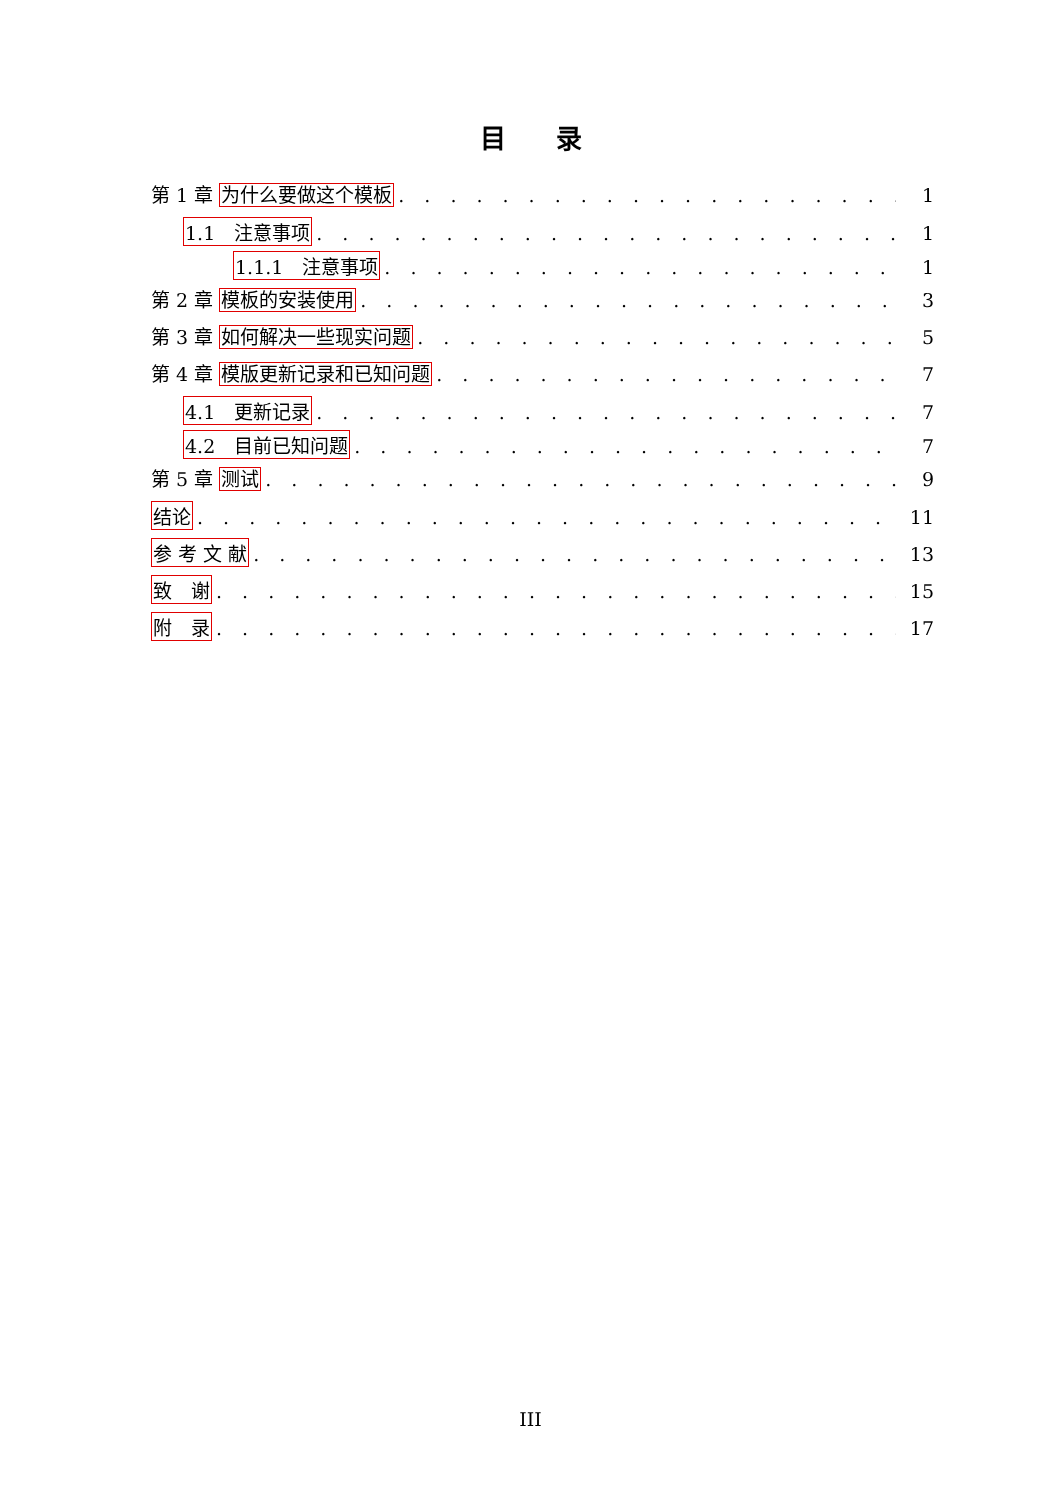目录
第 1 章 为什么要做这个模板 1
1.1　注意事项 1
1.1.1　注意事项 1
第 2 章 模板的安装使用 3
第 3 章 如何解决一些现实问题 5
第 4 章 模版更新记录和已知问题 7
4.1　更新记录 7
4.2　目前已知问题 7
第 5 章 测试 9
结论 11
参 考 文 献 13
致　谢 15
附　录 17
III